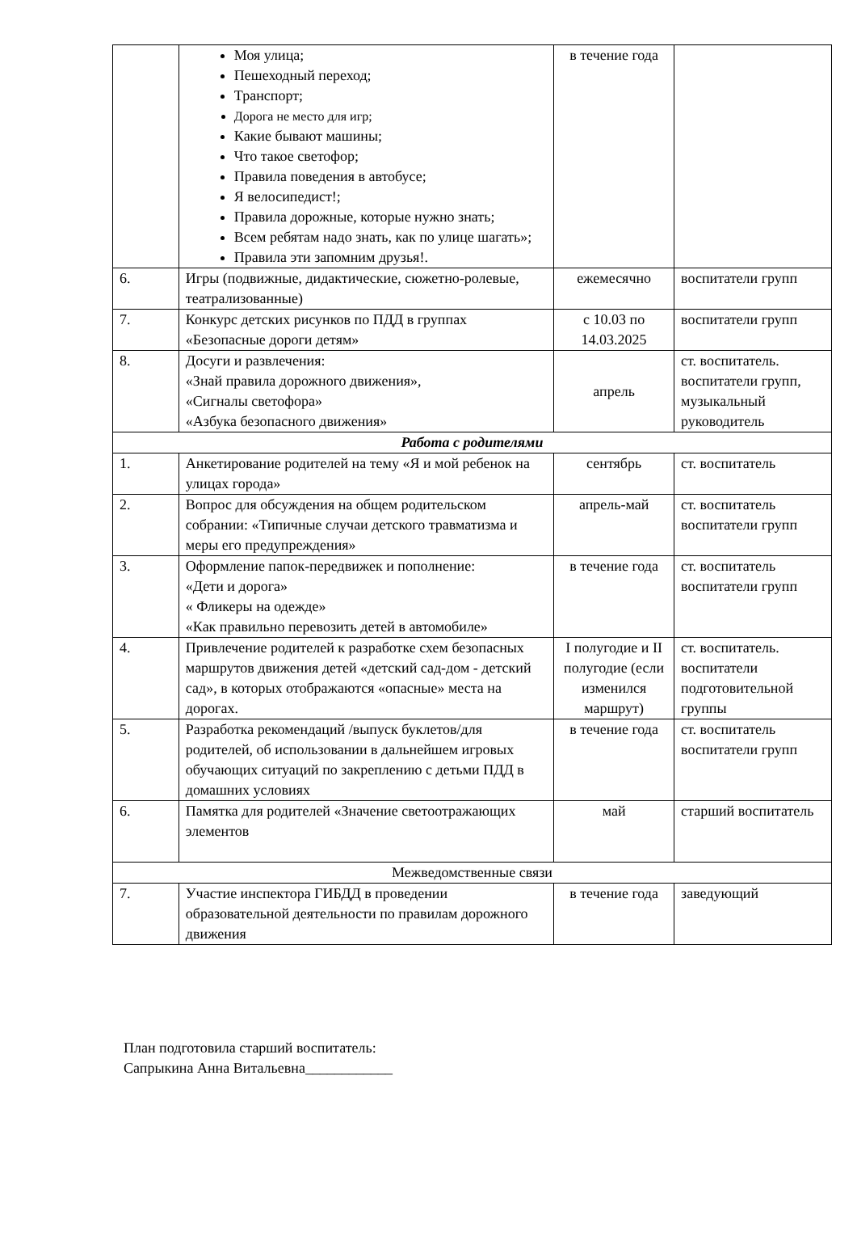| | Моя улица; Пешеходный переход; Транспорт; Дорога не место для игр; Какие бывают машины; Что такое светофор; Правила поведения в автобусе; Я велосипедист!; Правила дорожные, которые нужно знать; Всем ребятам надо знать, как по улице шагать»; Правила эти запомним друзья!. | в течение года | |
| 6. | Игры (подвижные, дидактические, сюжетно-ролевые, театрализованные) | ежемесячно | воспитатели групп |
| 7. | Конкурс детских рисунков по ПДД в группах «Безопасные дороги детям» | с 10.03 по 14.03.2025 | воспитатели групп |
| 8. | Досуги и развлечения: «Знай правила дорожного движения», «Сигналы светофора» «Азбука безопасного движения» | апрель | ст. воспитатель. воспитатели групп, музыкальный руководитель |
| Работа с родителями | | | |
| 1. | Анкетирование родителей на тему «Я и мой ребенок на улицах города» | сентябрь | ст. воспитатель |
| 2. | Вопрос для обсуждения на общем родительском собрании: «Типичные случаи детского травматизма и меры его предупреждения» | апрель-май | ст. воспитатель воспитатели групп |
| 3. | Оформление папок-передвижек и пополнение: «Дети и дорога» « Фликеры на одежде» «Как правильно перевозить детей в автомобиле» | в течение года | ст. воспитатель воспитатели групп |
| 4. | Привлечение родителей к разработке схем безопасных маршрутов движения детей «детский сад-дом - детский сад», в которых отображаются «опасные» места на дорогах. | I полугодие и II полугодие (если изменился маршрут) | ст. воспитатель. воспитатели подготовительной группы |
| 5. | Разработка рекомендаций /выпуск буклетов/для родителей, об использовании в дальнейшем игровых обучающих ситуаций по закреплению с детьми ПДД в домашних условиях | в течение года | ст. воспитатель воспитатели групп |
| 6. | Памятка для родителей «Значение светоотражающих элементов | май | старший воспитатель |
| Межведомственные связи | | | |
| 7. | Участие инспектора ГИБДД в проведении образовательной деятельности по правилам дорожного движения | в течение года | заведующий |
План подготовила старший воспитатель:
Сапрыкина Анна Витальевна____________